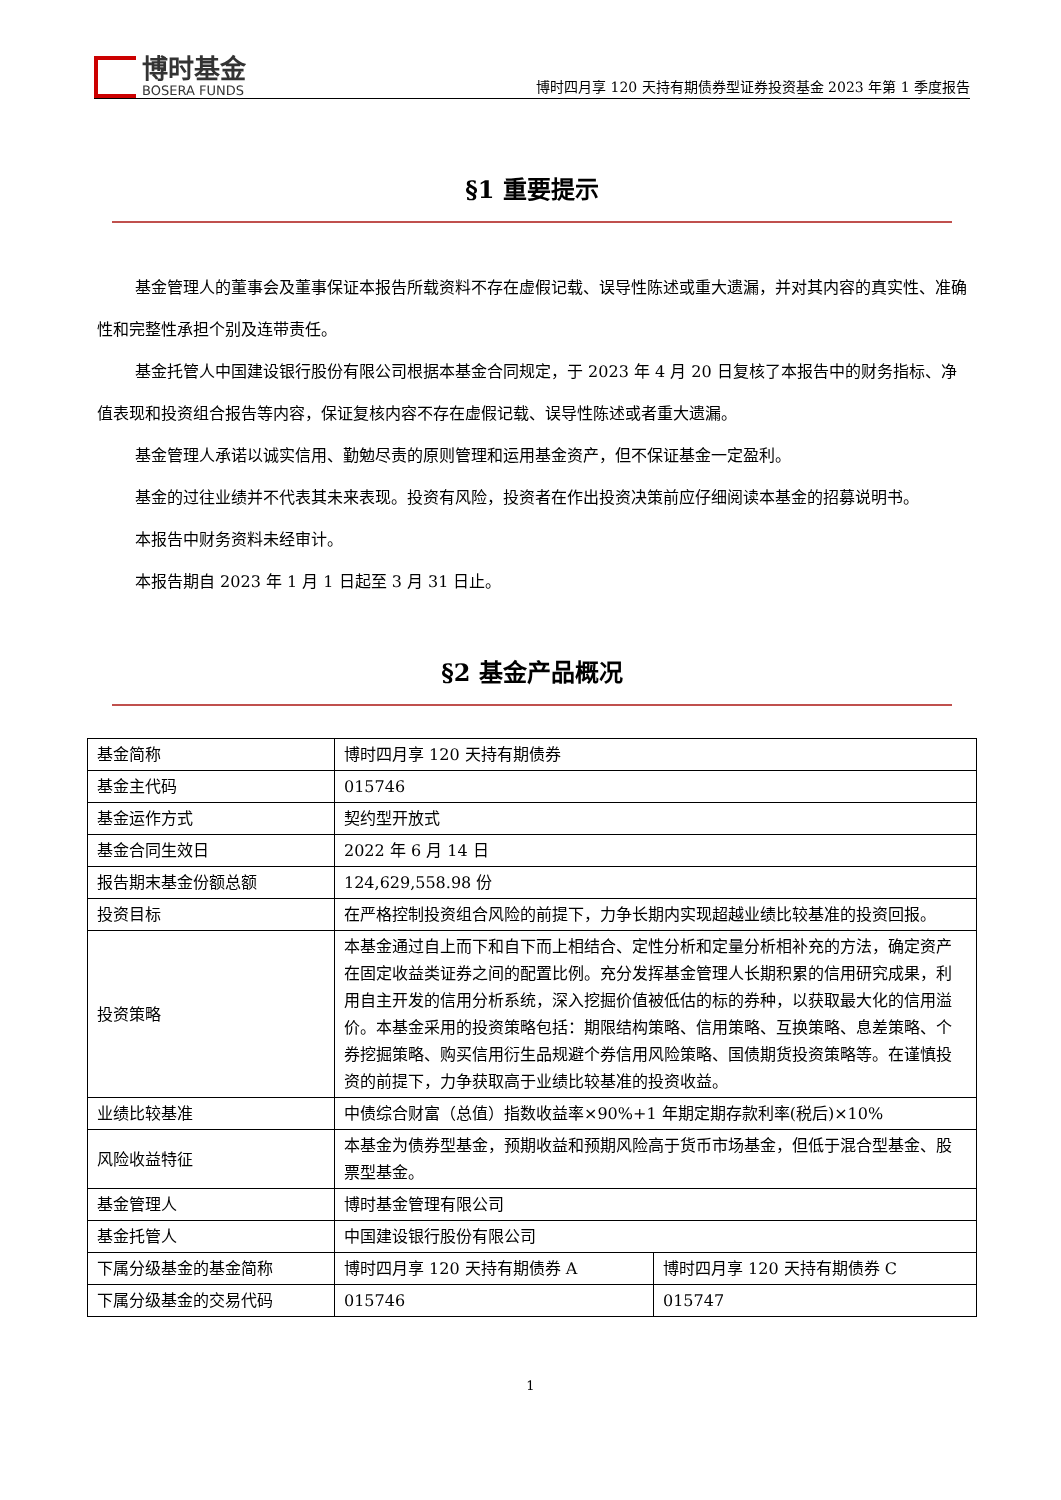博时基金
BOSERA FUNDS
博时四月享 120 天持有期债券型证券投资基金 2023 年第 1 季度报告
§1 重要提示
基金管理人的董事会及董事保证本报告所载资料不存在虚假记载、误导性陈述或重大遗漏，并对其内容的真实性、准确性和完整性承担个别及连带责任。
基金托管人中国建设银行股份有限公司根据本基金合同规定，于 2023 年 4 月 20 日复核了本报告中的财务指标、净值表现和投资组合报告等内容，保证复核内容不存在虚假记载、误导性陈述或者重大遗漏。
基金管理人承诺以诚实信用、勤勉尽责的原则管理和运用基金资产，但不保证基金一定盈利。
基金的过往业绩并不代表其未来表现。投资有风险，投资者在作出投资决策前应仔细阅读本基金的招募说明书。
本报告中财务资料未经审计。
本报告期自 2023 年 1 月 1 日起至 3 月 31 日止。
§2 基金产品概况
| 基金简称 | 博时四月享 120 天持有期债券 | |
| 基金主代码 | 015746 | |
| 基金运作方式 | 契约型开放式 | |
| 基金合同生效日 | 2022 年 6 月 14 日 | |
| 报告期末基金份额总额 | 124,629,558.98 份 | |
| 投资目标 | 在严格控制投资组合风险的前提下，力争长期内实现超越业绩比较基准的投资回报。 | |
| 投资策略 | 本基金通过自上而下和自下而上相结合、定性分析和定量分析相补充的方法，确定资产在固定收益类证券之间的配置比例。充分发挥基金管理人长期积累的信用研究成果，利用自主开发的信用分析系统，深入挖掘价值被低估的标的券种，以获取最大化的信用溢价。本基金采用的投资策略包括：期限结构策略、信用策略、互换策略、息差策略、个券挖掘策略、购买信用衍生品规避个券信用风险策略、国债期货投资策略等。在谨慎投资的前提下，力争获取高于业绩比较基准的投资收益。 | |
| 业绩比较基准 | 中债综合财富（总值）指数收益率×90%+1 年期定期存款利率(税后)×10% | |
| 风险收益特征 | 本基金为债券型基金，预期收益和预期风险高于货币市场基金，但低于混合型基金、股票型基金。 | |
| 基金管理人 | 博时基金管理有限公司 | |
| 基金托管人 | 中国建设银行股份有限公司 | |
| 下属分级基金的基金简称 | 博时四月享 120 天持有期债券 A | 博时四月享 120 天持有期债券 C |
| 下属分级基金的交易代码 | 015746 | 015747 |
1